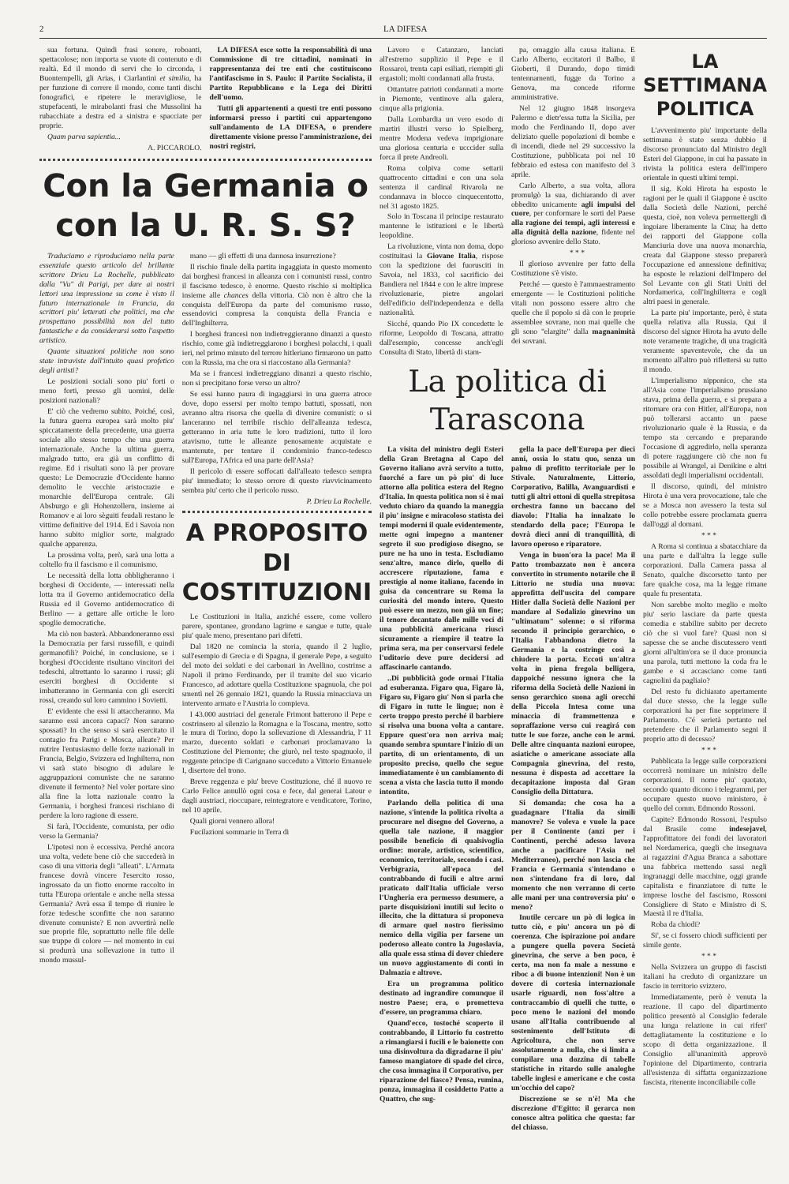2 LA DIFESA
sua fortuna. Quindi frasi sonore, roboanti, spettacolose; non importa se vuote di contenuto e di realtà. Ed il mondo di servi che lo circonda, i Buontempelli, gli Arias, i Ciarlantini et similia, ha per funzione di correre il mondo, come tanti dischi fonografici, e ripetere le meravigliose, le stupefacenti, le mirabolanti frasi che Mussolini ha rubacchiate a destra ed a sinistra e spacciate per proprie.
Quam parva sapientia...
A. PICCAROLO.
LA DIFESA esce sotto la responsabilità di una Commissione di tre cittadini, nominati in rappresentanza dei tre enti che costituiscono l'antifascismo in S. Paulo: il Partito Socialista, il Partito Repubblicano e la Lega dei Diritti dell'uomo.
Tutti gli appartenenti a questi tre enti possono informarsi presso i partiti cui appartengono sull'andamento de LA DIFESA, o prendere direttamente visione presso l'amministrazione, dei nostri registri.
Con la Germania o con la U. R. S. S?
Traduciamo e riproduciamo nella parte essenziale questo articolo del brillante scrittore Drieu La Rochelle, pubblicato dalla "Vu" di Parigi, per dare ai nostri lettori una impressione su come è visto il futuro internazionale in Francia, da scrittori piu' letterati che politici, ma che prospettano possibilità non del tutto fantastiche e da considerarsi sotto l'aspetto artistico.
Quante situazioni politiche non sono state intraviste dall'intuito quasi profetico degli artisti?
Le posizioni sociali sono piu' forti o meno forti, presso gli uomini, delle posizioni nazionali?
E' ciò che vedremo subito. Poiché, così, la futura guerra europea sarà molto piu' spiccatamente della precedente, una guerra sociale allo stesso tempo che una guerra internazionale. Anche la ultima guerra, malgrado tutto, era già un conflitto di regime. Ed i risultati sono là per provare questo: Le Democrazie d'Occidente hanno demolito le vecchie aristocrazie e monarchie dell'Europa centrale. Gli Absburgo e gli Hohenzollern, insieme ai Romanov e ai loro sèguiti feudali restano le vittime definitive del 1914. Ed i Savoia non hanno subito miglior sorte, malgrado qualche apparenza.
La prossima volta, però, sarà una lotta a coltello fra il fascismo e il comunismo.
Le necessità della lotta obbligheranno i borghesi di Occidente, — interessati nella lotta tra il Governo antidemocratico della Russia ed il Governo antidemocratico di Berlino — a gettare alle ortiche le loro spoglie democratiche.
Ma ciò non basterà. Abbandoneranno essi la Democrazia per farsi russofili, e quindi germanofili? Poiché, in conclusione, se i borghesi d'Occidente risultano vincitori dei tedeschi, altrettanto lo saranno i russi; gli eserciti borghesi di Occidente si imbatteranno in Germania con gli eserciti rossi, creando sul loro cammino i Sovietti.
E' evidente che essi li attaccheranno. Ma saranno essi ancora capaci? Non saranno spossati? In che senso si sarà esercitato il contagio fra Parigi e Mosca, alleate? Per nutrire l'entusiasmo delle forze nazionali in Francia, Belgio, Svizzera ed Inghilterra, non vi sarà stato bisogno di adulare le aggruppazioni comuniste che ne saranno divenute il fermento? Nel voler portare sino alla fine la lotta nazionale contro la Germania, i borghesi francesi rischiano di perdere la loro ragione di essere.
Si farà, l'Occidente, comunista, per odio verso la Germania?
L'ipotesi non è eccessiva. Perché ancora una volta, vedete bene ciò che succederà in caso di una vittoria degli "alleati". L'Armata francese dovrà vincere l'esercito rosso, ingrossato da un fiotto enorme raccolto in tutta l'Europa orientale e anche nella stessa Germania? Avrà essa il tempo di riunire le forze tedesche sconfitte che non saranno divenute comuniste? E non avvertirà nelle sue proprie file, soprattutto nelle file delle sue truppe di colore — nel momento in cui si produrrà una sollevazione in tutto il mondo mussul-
mano — gli effetti di una dannosa insurrezione?
Il rischio finale della partita ingaggiata in questo momento dai borghesi francesi in alleanza con i comunisti russi, contro il fascismo tedesco, è enorme. Questo rischio si moltiplica insieme alle chances della vittoria. Ciò non è altro che la conquista dell'Europa da parte del comunismo russo, essendovici compresa la conquista della Francia e dell'Inghilterra.
I borghesi francesi non indietreggieranno dinanzi a questo rischio, come già indietreggiarono i borghesi polacchi, i quali ieri, nel primo minuto del terrore hitleriano firmarono un patto con la Russia, ma che ora si riaccostano alla Germania?
Ma se i francesi indietreggiano dinanzi a questo rischio, non si precipitano forse verso un altro?
Se essi hanno paura di ingaggiarsi in una guerra atroce dove, dopo essersi per molto tempo battuti, spossati, non avranno altra risorsa che quella di divenire comunisti: o si lanceranno nel terribile rischio dell'alleanza tedesca, getteranno in aria tutte le loro tradizioni, tutto il loro atavismo, tutte le alleanze penosamente acquistate e mantenute, per tentare il condominio franco-tedesco sull'Europa, l'Africa ed una parte dell'Asia?
Il pericolo di essere soffocati dall'alleato tedesco sempra piu' immediato; lo stesso orrore di questo riavvicinamento sembra piu' certo che il pericolo russo.
P. Drieu La Rochelle.
A PROPOSITO DI COSTITUZIONI
Le Costituzioni in Italia, anziché essere, come vollero parere, spontanee, grondano lagrime e sangue e tutte, quale piu' quale meno, presentano pari difetti.
Dal 1820 ne comincia la storia, quando il 2 luglio, sull'esempio di Grecia e di Spagna, il generale Pepe, a seguito del moto dei soldati e dei carbonari in Avellino, costrinse a Napoli il primo Ferdinando, per il tramite del suo vicario Francesco, ad adottare quella Costituzione spagnuola, che poi smentì nel 26 gennaio 1821, quando la Russia minacciava un intervento armato e l'Austria lo compieva.
I 43.000 austriaci del generale Frimont batterono il Pepe e costrinsero al silenzio la Romagna e la Toscana, mentre, sotto le mura di Torino, dopo la sollevazione di Alessandria, l' 11 marzo, duecento soldati e carbonari proclamavano la Costituzione del Piemonte; che giurò, nel testo spagnuolo, il reggente principe di Carignano succeduto a Vittorio Emanuele I, disertore del trono.
Breve reggenza e piu' breve Costituzione, ché il nuovo re Carlo Felice annullò ogni cosa e fece, dal generai Latour e dagli austriaci, rioccupare, reintegratore e vendicatore, Torino, nel 10 aprile.
Quali giorni vennero allora!
Fucilazioni sommarie in Terra di
Lavoro e Catanzaro, lanciati all'estremo supplizio il Pepe e il Rossaroi, trenta capi esiliati, riempiti gli ergastoli; molti condannati alla frusta.
Ottantatre patrioti condannati a morte in Piemonte, ventinove alla galera, cinque alla prigionia.
Dalla Lombardia un vero esodo di martiri illustri verso lo Spielberg, mentre Modena vedeva imprigionare una gloriosa centuria e ucccider sulla forca il prete Andreoli.
Roma colpiva come settarii quattrocento cittadini e con una sola sentenza il cardinal Rivarola ne condannava in blocco cinquecentotto, nel 31 agosto 1825.
Solo in Toscana il principe restaurato mantenne le istituzioni e le libertà leopoldine.
La rivoluzione, vinta non doma, dopo costituitasi la Giovane Italia, rispose con la spedizione dei fuorusciti in Savoia, nel 1833, col sacrificio dei Bandiera nel 1844 e con le altre imprese rivoluzionarie, pietre angolari dell'edificio dell'independenza e della nazionalità.
Sicché, quando Pio IX concedette le riforme, Leopoldo di Toscana, attratto dall'esempio, concesse anch'egli Consulta di Stato, libertà di stam-
pa, omaggio alla causa italiana. E Carlo Alberto, eccitatori il Balbo, il Gioberti, il Durando, dopo timidi tentennamenti, fugge da Torino a Genova, ma concede riforme amministrative.
Nel 12 giugno 1848 insorgeva Palermo e dietr'essa tutta la Sicilia, per modo che Ferdinando II, dopo aver deliziato quelle popolazioni di bombe e di incendi, diede nel 29 successivo la Costituzione, pubblicata poi nel 10 febbraio ed estesa con manifesto del 3 aprile.
Carlo Alberto, a sua volta, allora promulgò la sua, dichiarando di aver obbedito unicamente agli impulsi del cuore, per conformare le sorti del Paese alla ragione dei tempi, agli interessi e alla dignità della nazione, fidente nel glorioso avvenire dello Stato.
* * *
Il glorioso avvenire per fatto della Costituzione s'è visto.
Perché — questo è l'ammaestramento emergente — le Costituzioni politiche vitali non possono essere altro che quelle che il popolo si dà con le proprie assemblee sovrane, non mai quelle che gli sono "elargite" dalla magnanimità dei sovrani.
La politica di Tarascona
La visita del ministro degli Esteri della Gran Bretagna al Capo del Governo italiano avrà servito a tutto, fuorché a fare un pò piu' di luce attorno alla politica estera del Regno d'Italia. In questa politica non si è mai veduto chiaro da quando la maneggia il piu' insigne e miracoloso statista dei tempi moderni il quale evidentemente, mette ogni impegno a mantener segreto il suo prodigioso disegno, se pure ne ha uno in testa. Escludiamo senz'altro, manco dirlo, quello di accrescere riputazione, fama e prestigio al nome italiano, facendo in guisa da concentrare su Roma la curiosità del mondo intero. Questo può essere un mezzo, non già un fine; il tenore decantato dalle mille voci di una pubblicità americana riuscì sicuramente a riempire il teatro la prima sera, ma per conservarsi fedele l'uditorio deve pure decidersi ad affascinarlo cantando.
..Di pubblicità gode ormai l'Italia ad esuberanza. Figaro qua, Figaro là, Figaro su, Figaro giu' Non si parla che di Figaro in tutte le lingue; non è certo troppo presto perché il barbiere si risolva una buona volta a cantare. Eppure quest'ora non arriva mai; quando sembra spuntare l'inizio di un partito, di un orientamento, di un proposito preciso, quello che segue immediatamente è un cambiamento di scena a vista che lascia tutto il mondo intontito.
Parlando della politica di una nazione, s'intende la politica rivolta a procurare nel disegno del Governo, a quella tale nazione, il maggior possibile beneficio di qualsivoglia ordine: morale, artistico, scientifico, economico, territoriale, secondo i casi. Verbigrazia, all'epoca del contrabbando di fucili e altre armi praticato dall'Italia ufficiale verso l'Ungheria era permesso desumere, a parte disquisizioni inutili sul lecito o illecito, che la dittatura si proponeva di armare quel nostro fierissimo nemico della vigilia per farsene un poderoso alleato contro la Jugoslavia, alla quale essa stima di dover chiedere un nuovo aggiustamento di conti in Dalmazia e altrove.
Era un programma politico destinato ad ingrandire comunque il nostro Paese; era, o prometteva d'essere, un programma chiaro.
Quand'ecco, tostoché scoperto il contrabbando, il Littorio fu costretto a rimangiarsi i fucili e le baionette con una disinvoltura da digradarne il piu' famoso mangiatore di spade del circo, che cosa immagina il Corporativo, per riparazione del fiasco? Pensa, rumina, ponza, immagina il cosiddetto Patto a Quattro, che sug-
gella la pace dell'Europa per dieci anni, ossia lo statu quo, senza un palmo di profitto territoriale per lo Stivale. Naturalmente, Littorio, Corporativo, Balilla, Avanguardisti e tutti gli altri ottoni di quella strepitosa orchestra fanno un baccano del diavolo: l'Italia ha innalzato lo stendardo della pace; l'Europa le dovrà dieci anni di tranquillità, di lavoro operoso e riparatore.
Venga in buon'ora la pace! Ma il Patto trombazzato non è ancora convertito in strumento notarile che il Littorio ne studia una nuova: approfitta dell'uscita del compare Hitler dalla Società delle Nazioni per mandare al Sodalizio ginevrino un "ultimatum" solenne: o si riforma secondo il principio gerarchico, o l'Italia l'abbandona dietro la Germania e la costringe così a chiudere la porta. Eccoti un'altra volta in piena fregola belligera, dappoiché nessuno ignora che la riforma della Società delle Nazioni in senso gerarchico suona agli orecchi della Piccola Intesa come una minaccia di frammettenza e sopraffazione verso cui reagirá con tutte le sue forze, anche con le armi. Delle altre cinquanta nazioni europee, asiatiche o americane associate alla Compagnia ginevrina, del resto, nessuna è disposta ad accettare la decapitazione imposta dal Gran Consiglio della Dittatura.
Si domanda: che cosa ha a guadagnare l'Italia da simili manovre? Se voleva e vuole la pace per il Continente (anzi per i Continenti, perché adesso lavora anche a pacificare l'Asia nel Mediterraneo), perché non lascia che Francia e Germania s'intendano o non s'intendano fra di loro, dal momento che non verranno di certo alle mani per una controversia piu' o meno?
Inutile cercare un pò di logica in tutto ciò, e piu' ancora un pò di coerenza. Che ispirazione poi andare a pungere quella povera Società ginevrina, che serve a ben poco, è certo, ma non fa male a nessuno e riboc a di buone intenzioni! Non è un dovere di cortesia internazionale usarle riguardi, non foss'altro a contraccambio di quelli che tutte, o poco meno le nazioni del mondo usano all'Italia contribuendo al sostenimento dell'Istituto di Agricoltura, che non serve assolutamente a nulla, che si limita a compilare una dozzina di tabelle statistiche in ritardo sulle analoghe tabelle inglesi e americane e che costa un'occhio del capo?
Discrezione se se n'è! Ma che discrezione d'Egitto: il gerarca non conosce altra politica che questa: far del chiasso.
LA SETTIMANA POLITICA
L'avvenimento piu' importante della settimana è stato senza dubbio il discorso pronunciato dal Ministro degli Esteri del Giappone, in cui ha passato in rivista la politica estera dell'impero orientale in questi ultimi tempi.
Il sig. Koki Hirota ha esposto le ragioni per le quali il Giappone è uscito dalla Società delle Nazioni, perché questa, cioè, non voleva permettergli di ingoiare liberamente la Cina; ha detto dei rapporti del Giappone colla Manciuria dove una nuova monarchia, creata dal Giappone stesso preparerà l'occupazione ed annessione definitiva; ha esposte le relazioni dell'Impero del Sol Levante con gli Stati Uniti del Nordamerica, coll'Inghilterra e cogli altri paesi in generale.
La parte piu' importante, però, è stata quella relativa alla Russia. Qui il discorso del signor Hirota ha avuto delle note veramente tragiche, di una tragicità veramente spaventevole, che da un momento all'altro può riflettersi su tutto il mondo.
L'imperialismo nipponico, che sta all'Asia come l'imperialismo prussiano stava, prima della guerra, e si prepara a ritornare ora con Hitler, all'Europa, non può tollerarsi accanto un paese rivoluzionario quale è la Russia, e da tempo sta cercando e preparando l'occasione di aggredirlo, nella speranza di potere raggiungere ciò che non fu possibile ai Wrangel, ai Denikine e altri assoldati degli imperialismi occidentali.
Il discorso, quindi, del ministro Hirota è una vera provocazione, tale che se a Mosca non avessero la testa sul collo potrebbe essere proclamata guerra dall'oggi al domani.
* * *
A Roma si continua a sbatacchiare da una parte e dall'altra la legge sulle corporazioni. Dalla Camera passa al Senato, qualche discorsetto tanto per fare qualche cosa, ma la legge rimane quale fu presentata.
Non sarebbe molto meglio e molto piu' serio lasciare da parte questa comedia e stabilire subito per decreto ciò che si vuol fare? Quasi non si sapesse che se anche discutessero venti giorni all'ultim'ora se il duce pronuncia una parola, tutti mettono la coda fra le gambe e si accasciano come tanti cagnolini da pagliaio?
Del resto fu dichiarato apertamente dal duce stesso, che la legge sulle corporazioni ha per fine sopprimere il Parlamento. C'é serietà pertanto nel pretendere che il Parlamento segni il proprio atto di decesso?
* * *
Pubblicata la legge sulle corporazioni occorrerà nominare un ministro delle corporazioni. Il nome piu' quotato, secondo quanto dicono i telegrammi, per occupare questo nuovo ministero, è quello del comm. Edmondo Rossoni.
Capite? Edmondo Rossoni, l'espulso dal Brasile come indesejavel, l'approfittatore dei fondi dei lavoratori nel Nordamerica, quegli che insegnava ai ragazzini d'Agua Branca a sabottare una fabbrica mettendo sassi negli ingranaggi delle macchine, oggi grande capitalista e finanziatore di tutte le imprese losche del fascismo, Rossoni Consigliere di Stato e Ministro di S. Maestà il re d'Italia.
Roba da chiodi?
Si', se ci fossero chiodi sufficienti per simile gente.
* * *
Nella Svizzera un gruppo di fascisti italiani ha creduto di organizzare un fascio in territorio svizzero.
Immediatamente, però è venuta la reazione. Il capo del dipartimento politico presentò al Consiglio federale una lunga relazione in cui riferi' dettagliatamente la costituzione e lo scopo di detta organizzazione. Il Consiglio all'unanimità approvò l'opinione del Dipartimento, contraria all'esistenza di siffatta organizzazione fascista, ritenente inconciliabile colle